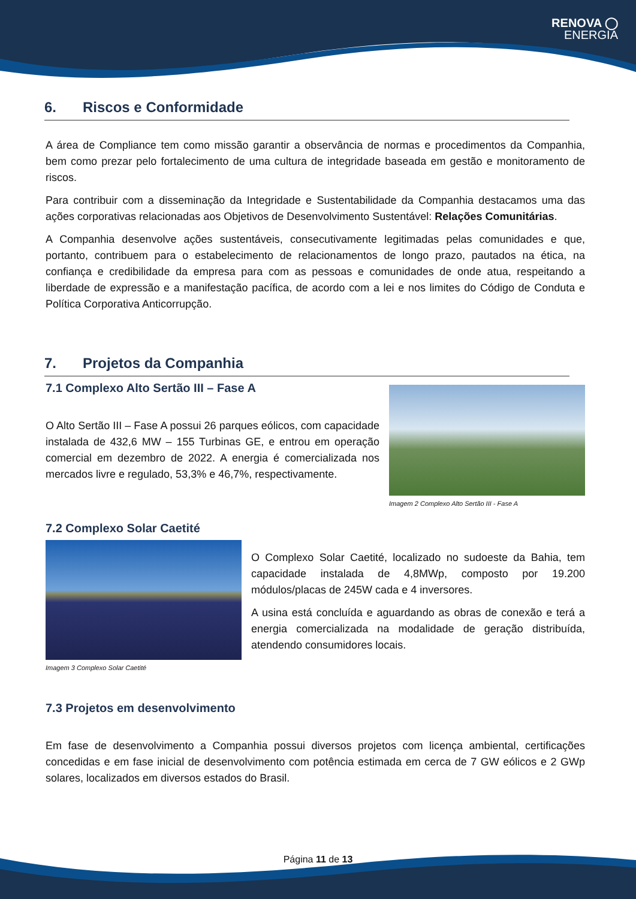RENOVA ◯
ENERGIA
6. Riscos e Conformidade
A área de Compliance tem como missão garantir a observância de normas e procedimentos da Companhia, bem como prezar pelo fortalecimento de uma cultura de integridade baseada em gestão e monitoramento de riscos.
Para contribuir com a disseminação da Integridade e Sustentabilidade da Companhia destacamos uma das ações corporativas relacionadas aos Objetivos de Desenvolvimento Sustentável: Relações Comunitárias.
A Companhia desenvolve ações sustentáveis, consecutivamente legitimadas pelas comunidades e que, portanto, contribuem para o estabelecimento de relacionamentos de longo prazo, pautados na ética, na confiança e credibilidade da empresa para com as pessoas e comunidades de onde atua, respeitando a liberdade de expressão e a manifestação pacífica, de acordo com a lei e nos limites do Código de Conduta e Política Corporativa Anticorrupção.
7. Projetos da Companhia
7.1 Complexo Alto Sertão III – Fase A
O Alto Sertão III – Fase A possui 26 parques eólicos, com capacidade instalada de 432,6 MW – 155 Turbinas GE, e entrou em operação comercial em dezembro de 2022. A energia é comercializada nos mercados livre e regulado, 53,3% e 46,7%, respectivamente.
Imagem 2 Complexo Alto Sertão III - Fase A
7.2 Complexo Solar Caetité
Imagem 3 Complexo Solar Caetité
O Complexo Solar Caetité, localizado no sudoeste da Bahia, tem capacidade instalada de 4,8MWp, composto por 19.200 módulos/placas de 245W cada e 4 inversores.
A usina está concluída e aguardando as obras de conexão e terá a energia comercializada na modalidade de geração distribuída, atendendo consumidores locais.
7.3 Projetos em desenvolvimento
Em fase de desenvolvimento a Companhia possui diversos projetos com licença ambiental, certificações concedidas e em fase inicial de desenvolvimento com potência estimada em cerca de 7 GW eólicos e 2 GWp solares, localizados em diversos estados do Brasil.
Página 11 de 13